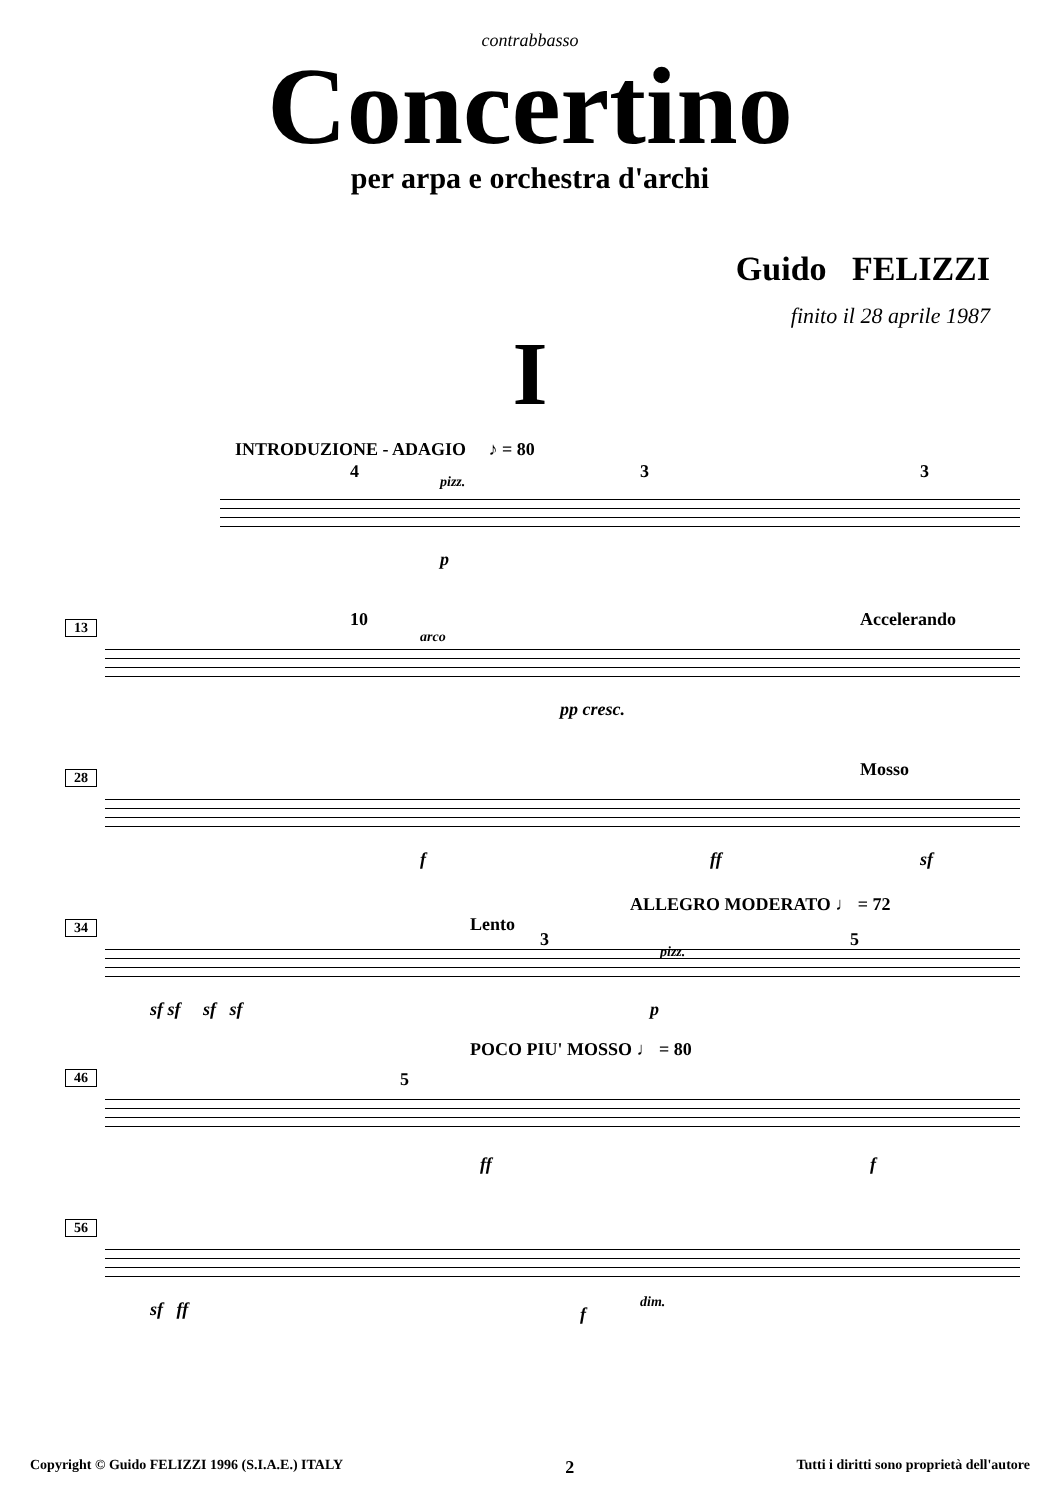contrabbasso
Concertino
per arpa e orchestra d'archi
Guido FELIZZI
finito il 28 aprile 1987
I
INTRODUZIONE - ADAGIO ♪ = 80
4 pizz. 3 3
p
13 10
arco
Accelerando
pp cresc.
28 Mosso
f ff sf
34 Lento
ALLEGRO MODERATO ♩ = 72
3 5
pizz.
sf sf sf sf p
46
POCO PIU' MOSSO ♩ = 80
5
ff f
56
sf ff f
dim.
Copyright © Guido FELIZZI 1996 (S.I.A.E.) ITALY 2 Tutti i diritti sono proprietà dell'autore